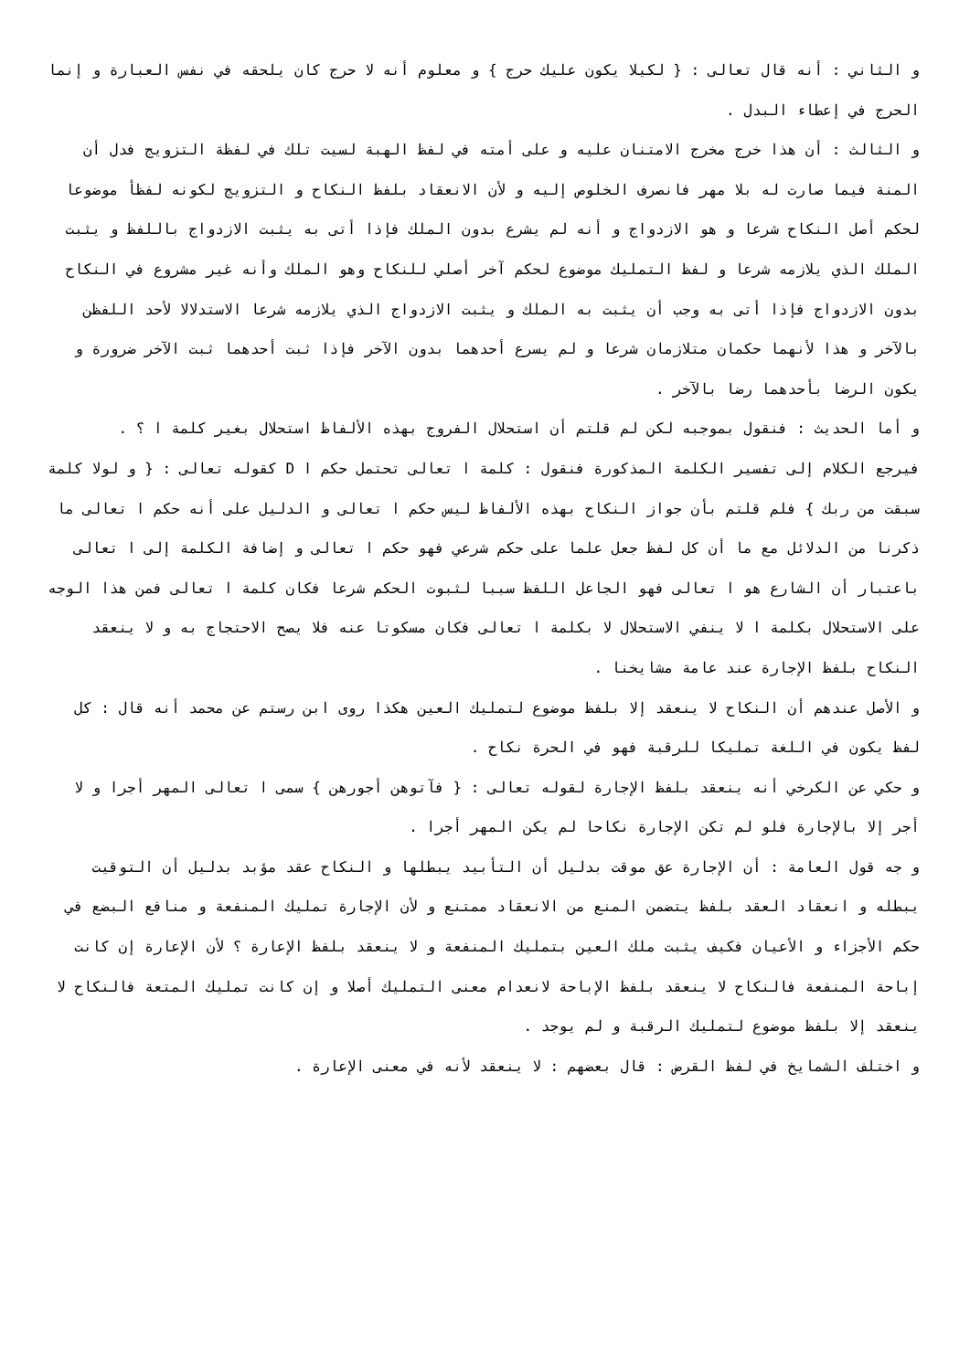و الثاني : أنه قال تعالى : { لكيلا يكون عليك حرج } و معلوم أنه لا حرج كان يلحقه في نفس العبارة و إنما الحرج في إعطاء البدل .
و الثالث : أن هذا خرج مخرج الامتنان عليه و على أمته في لفظ الهبة لسيت تلك في لفظة التزويج فدل أن المنة فيما صارت له بلا مهر فانصرف الخلوص إليه و لأن الانعقاد بلفظ النكاح و التزويج لكونه لفظأ موضوعا لحكم أصل النكاح شرعا و هو الازدواج و أنه لم يشرع بدون الملك فإذا أتى به يثبت الازدواج باللفظ و يثبت الملك الذي يلازمه شرعا و لفظ التمليك موضوع لحكم آخر أصلي للنكاح وهو الملك وأنه غير مشروع في النكاح بدون الازدواج فإذا أتى به وجب أن يثبت به الملك و يثبت الازدواج الذي يلازمه شرعا الاستدلالا لأحد اللفظن بالآخر و هذا لأنهما حكمان متلازمان شرعا و لم يسرع أحدهما بدون الآخر فإذا ثبت أحدهما ثبت الآخر ضرورة و يكون الرضا بأحدهما رضا بالآخر .
و أما الحديث : فنقول بموجبه لكن لم قلتم أن استحلال الفروج بهذه الألفاظ استحلال بغير كلمة ا ؟ .
فيرجع الكلام إلى تفسير الكلمة المذكورة فنقول : كلمة ا تعالى تحتمل حكم ا D كقوله تعالى : { و لولا كلمة سبقت من ربك } فلم قلتم بأن جواز النكاح بهذه الألفاظ ليس حكم ا تعالى و الدليل على أنه حكم ا تعالى ما ذكرنا من الدلائل مع ما أن كل لفظ جعل علما على حكم شرعي فهو حكم ا تعالى و إضافة الكلمة إلى ا تعالى باعتبار أن الشارع هو ا تعالى فهو الجاعل اللفظ سببا لثبوت الحكم شرعا فكان كلمة ا تعالى فمن هذا الوجه على الاستحلال بكلمة ا لا ينفي الاستحلال لا بكلمة ا تعالى فكان مسكوتا عنه فلا يصح الاحتجاج به و لا ينعقد النكاح بلفظ الإجارة عند عامة مشايخنا .
و الأصل عندهم أن النكاح لا ينعقد إلا بلفظ موضوع لتمليك العين هكذا روى ابن رستم عن محمد أنه قال : كل لفظ يكون في اللغة تمليكا للرقبة فهو في الحرة نكاح .
و حكي عن الكرخي أنه ينعقد بلفظ الإجارة لقوله تعالى : { فآتوهن أجورهن } سمى ا تعالى المهر أجرا و لا أجر إلا بالإجارة فلو لم تكن الإجارة نكاحا لم يكن المهر أجرا .
و جه قول العامة : أن الإجارة عق موقت بدليل أن التأبيد يبطلها و النكاح عقد مؤبد بدليل أن التوقيت يبطله و انعقاد العقد بلفظ يتضمن المنع من الانعقاد ممتنع و لأن الإجارة تمليك المنفعة و منافع البضع في حكم الأجزاء و الأعيان فكيف يثبت ملك العين بتمليك المنفعة و لا ينعقد بلفظ الإعارة ؟ لأن الإعارة إن كانت إباحة المنفعة فالنكاح لا ينعقد بلفظ الإباحة لانعدام معنى التمليك أصلا و إن كانت تمليك المتعة فالنكاح لا ينعقد إلا بلفظ موضوع لتمليك الرقبة و لم يوجد .
و اختلف الشمايخ في لفظ القرض : قال بعضهم : لا ينعقد لأنه في معنى الإعارة .